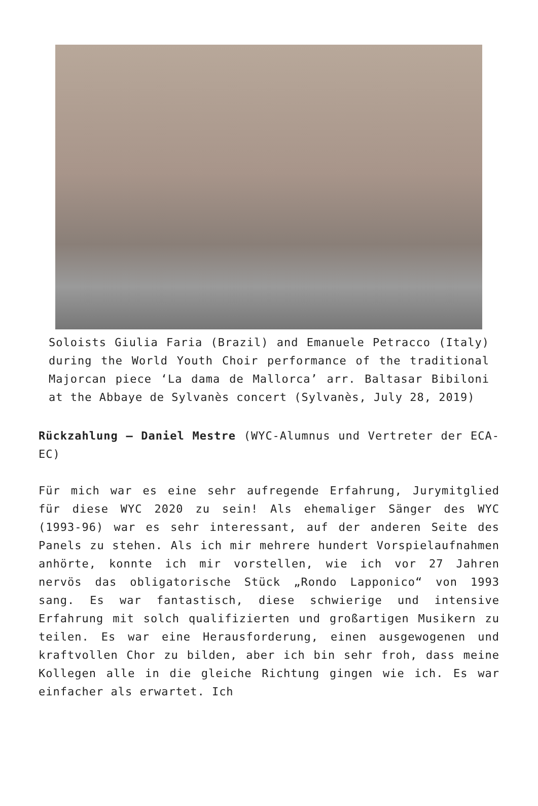Soloists Giulia Faria (Brazil) and Emanuele Petracco (Italy) during the World Youth Choir performance of the traditional Majorcan piece ‘La dama de Mallorca’ arr. Baltasar Bibiloni at the Abbaye de Sylvanès concert (Sylvanès, July 28, 2019)
Rückzahlung – Daniel Mestre (WYC-Alumnus und Vertreter der ECA-EC)
Für mich war es eine sehr aufregende Erfahrung, Jurymitglied für diese WYC 2020 zu sein! Als ehemaliger Sänger des WYC (1993-96) war es sehr interessant, auf der anderen Seite des Panels zu stehen. Als ich mir mehrere hundert Vorspielaufnahmen anhörte, konnte ich mir vorstellen, wie ich vor 27 Jahren nervös das obligatorische Stück „Rondo Lapponico“ von 1993 sang. Es war fantastisch, diese schwierige und intensive Erfahrung mit solch qualifizierten und großartigen Musikern zu teilen. Es war eine Herausforderung, einen ausgewogenen und kraftvollen Chor zu bilden, aber ich bin sehr froh, dass meine Kollegen alle in die gleiche Richtung gingen wie ich. Es war einfacher als erwartet. Ich